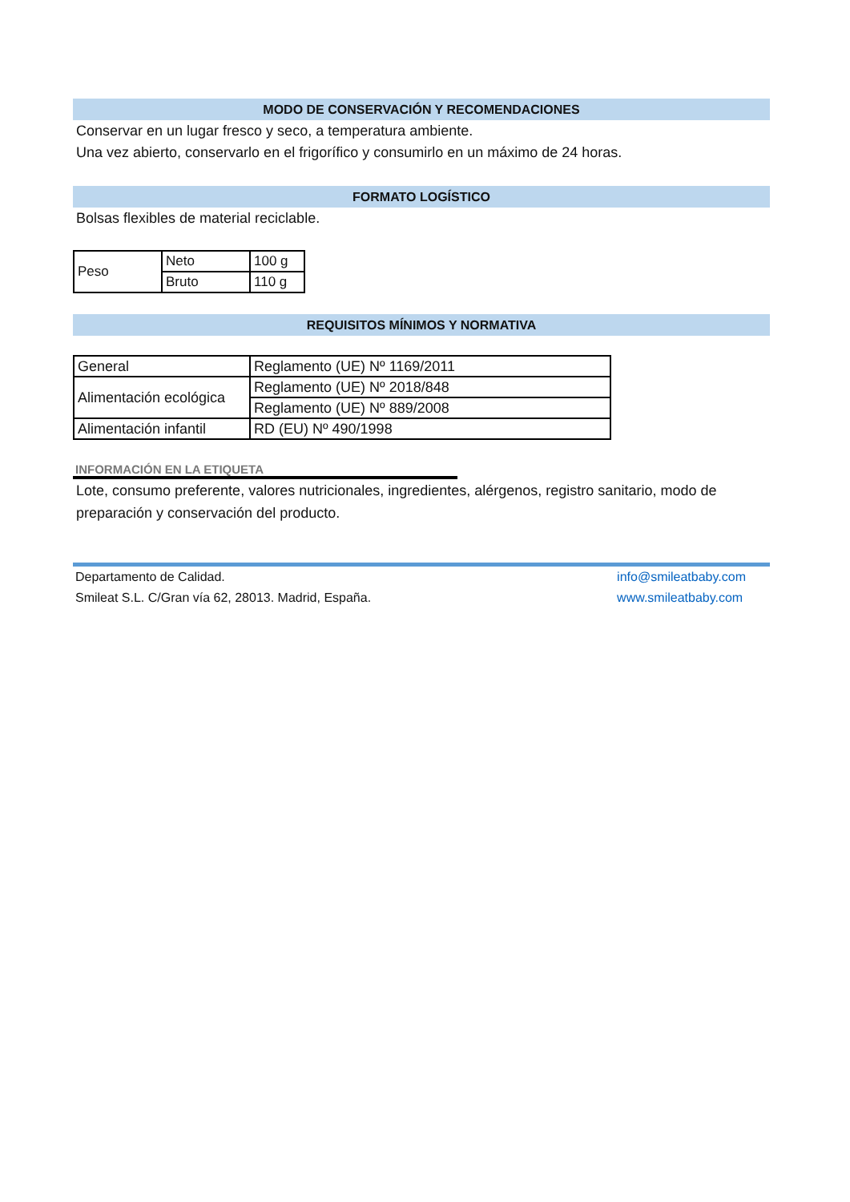MODO DE CONSERVACIÓN Y RECOMENDACIONES
Conservar en un lugar fresco y seco, a temperatura ambiente.
Una vez abierto, conservarlo en el frigorífico y consumirlo en un máximo de 24 horas.
FORMATO LOGÍSTICO
Bolsas flexibles de material reciclable.
| Peso | Neto | 100 g |
| | Bruto | 110 g |
REQUISITOS MÍNIMOS Y NORMATIVA
| General | Reglamento (UE) Nº 1169/2011 |
| Alimentación ecológica | Reglamento (UE) Nº 2018/848 |
| | Reglamento (UE) Nº 889/2008 |
| Alimentación infantil | RD (EU) Nº 490/1998 |
INFORMACIÓN EN LA ETIQUETA
Lote, consumo preferente, valores nutricionales, ingredientes, alérgenos, registro sanitario, modo de preparación y conservación del producto.
Departamento de Calidad.
Smileat S.L. C/Gran vía 62, 28013. Madrid, España.
info@smileatbaby.com
www.smileatbaby.com